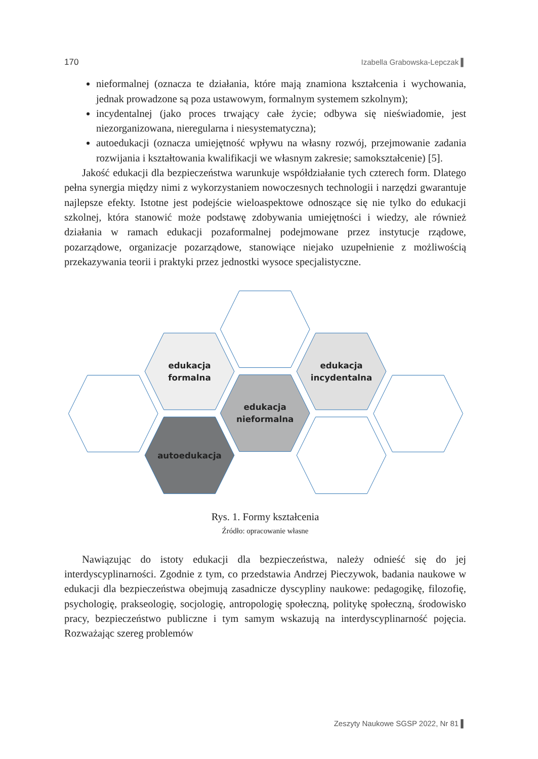170 Izabella Grabowska-Lepczak ▌
nieformalnej (oznacza te działania, które mają znamiona kształcenia i wychowania, jednak prowadzone są poza ustawowym, formalnym systemem szkolnym);
incydentalnej (jako proces trwający całe życie; odbywa się nieświadomie, jest niezorganizowana, nieregularna i niesystematyczna);
autoedukacji (oznacza umiejętność wpływu na własny rozwój, przejmowanie zadania rozwijania i kształtowania kwalifikacji we własnym zakresie; samokształcenie) [5].
Jakość edukacji dla bezpieczeństwa warunkuje współdziałanie tych czterech form. Dlatego pełna synergia między nimi z wykorzystaniem nowoczesnych technologii i narzędzi gwarantuje najlepsze efekty. Istotne jest podejście wieloaspektowe odnoszące się nie tylko do edukacji szkolnej, która stanowić może podstawę zdobywania umiejętności i wiedzy, ale również działania w ramach edukacji pozaformalnej podejmowane przez instytucje rządowe, pozarządowe, organizacje pozarządowe, stanowiące niejako uzupełnienie z możliwością przekazywania teorii i praktyki przez jednostki wysoce specjalistyczne.
edukacja
formalna
edukacja
incydentalna
edukacja
nieformalna
autoedukacja
Rys. 1. Formy kształcenia
Źródło: opracowanie własne
Nawiązując do istoty edukacji dla bezpieczeństwa, należy odnieść się do jej interdyscyplinarności. Zgodnie z tym, co przedstawia Andrzej Pieczywok, badania naukowe w edukacji dla bezpieczeństwa obejmują zasadnicze dyscypliny naukowe: pedagogikę, filozofię, psychologię, prakseologię, socjologię, antropologię społeczną, politykę społeczną, środowisko pracy, bezpieczeństwo publiczne i tym samym wskazują na interdyscyplinarność pojęcia. Rozważając szereg problemów
Zeszyty Naukowe SGSP 2022, Nr 81 ▌